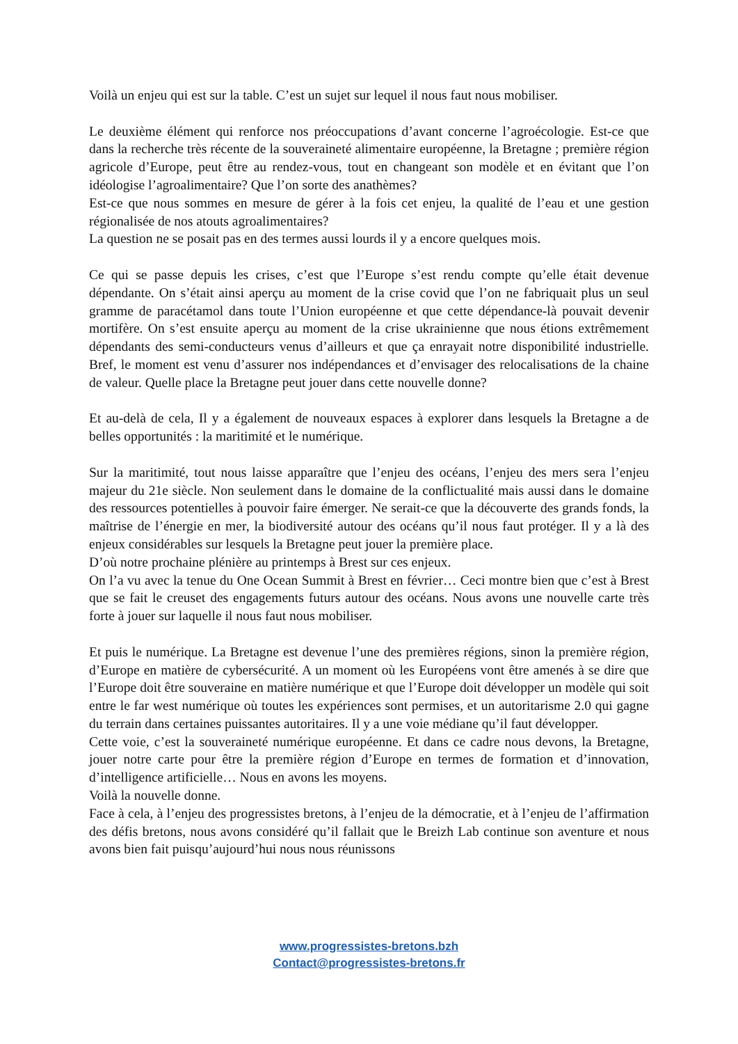Voilà un enjeu qui est sur la table. C’est un sujet sur lequel il nous faut nous mobiliser.
Le deuxième élément qui renforce nos préoccupations d’avant concerne l’agroécologie. Est-ce que dans la recherche très récente de la souveraineté alimentaire européenne, la Bretagne ; première région agricole d’Europe, peut être au rendez-vous, tout en changeant son modèle et en évitant que l’on idéologise l’agroalimentaire? Que l’on sorte des anathèmes?
Est-ce que nous sommes en mesure de gérer à la fois cet enjeu, la qualité de l’eau et une gestion régionalisée de nos atouts agroalimentaires?
La question ne se posait pas en des termes aussi lourds il y a encore quelques mois.
Ce qui se passe depuis les crises, c’est que l’Europe s’est rendu compte qu’elle était devenue dépendante. On s’était ainsi aperçu au moment de la crise covid que l’on ne fabriquait plus un seul gramme de paracétamol dans toute l’Union européenne et que cette dépendance-là pouvait devenir mortifère. On s’est ensuite aperçu au moment de la crise ukrainienne que nous étions extrêmement dépendants des semi-conducteurs venus d’ailleurs et que ça enrayait notre disponibilité industrielle. Bref, le moment est venu d’assurer nos indépendances et d’envisager des relocalisations de la chaine de valeur. Quelle place la Bretagne peut jouer dans cette nouvelle donne?
Et au-delà de cela, Il y a également de nouveaux espaces à explorer dans lesquels la Bretagne a de belles opportunités : la maritimité et le numérique.
Sur la maritimité, tout nous laisse apparaître que l’enjeu des océans, l’enjeu des mers sera l’enjeu majeur du 21e siècle. Non seulement dans le domaine de la conflictualité mais aussi dans le domaine des ressources potentielles à pouvoir faire émerger. Ne serait-ce que la découverte des grands fonds, la maîtrise de l’énergie en mer, la biodiversité autour des océans qu’il nous faut protéger. Il y a là des enjeux considérables sur lesquels la Bretagne peut jouer la première place.
D’où notre prochaine plénière au printemps à Brest sur ces enjeux.
On l’a vu avec la tenue du One Ocean Summit à Brest en février… Ceci montre bien que c’est à Brest que se fait le creuset des engagements futurs autour des océans. Nous avons une nouvelle carte très forte à jouer sur laquelle il nous faut nous mobiliser.
Et puis le numérique. La Bretagne est devenue l’une des premières régions, sinon la première région, d’Europe en matière de cybersécurité. A un moment où les Européens vont être amenés à se dire que l’Europe doit être souveraine en matière numérique et que l’Europe doit développer un modèle qui soit entre le far west numérique où toutes les expériences sont permises, et un autoritarisme 2.0 qui gagne du terrain dans certaines puissantes autoritaires. Il y a une voie médiane qu’il faut développer.
Cette voie, c’est la souveraineté numérique européenne. Et dans ce cadre nous devons, la Bretagne, jouer notre carte pour être la première région d’Europe en termes de formation et d’innovation, d’intelligence artificielle… Nous en avons les moyens.
Voilà la nouvelle donne.
Face à cela, à l’enjeu des progressistes bretons, à l’enjeu de la démocratie, et à l’enjeu de l’affirmation des défis bretons, nous avons considéré qu’il fallait que le Breizh Lab continue son aventure et nous avons bien fait puisqu’aujourd’hui nous nous réunissons
www.progressistes-bretons.bzh
Contact@progressistes-bretons.fr